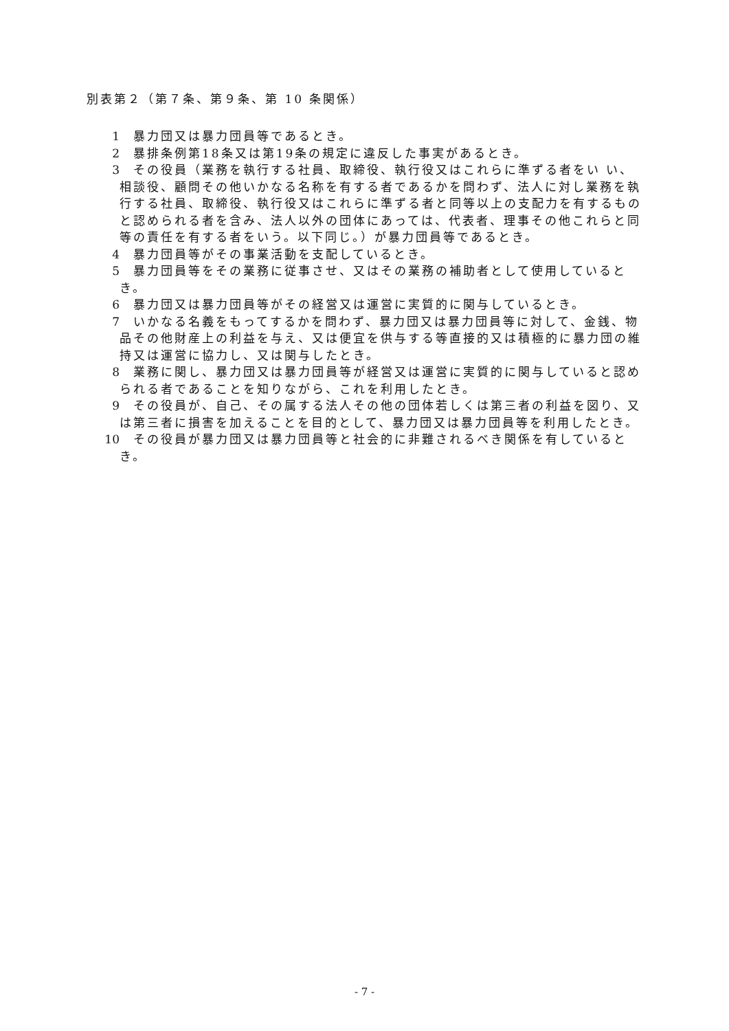別表第２（第７条、第９条、第 10 条関係）
1　暴力団又は暴力団員等であるとき。
2　暴排条例第18条又は第19条の規定に違反した事実があるとき。
3　その役員（業務を執行する社員、取締役、執行役又はこれらに準ずる者をい い、相談役、顧問その他いかなる名称を有する者であるかを問わず、法人に対し業務を執行する社員、取締役、執行役又はこれらに準ずる者と同等以上の支配力を有するものと認められる者を含み、法人以外の団体にあっては、代表者、理事その他これらと同等の責任を有する者をいう。以下同じ。）が暴力団員等であるとき。
4　暴力団員等がその事業活動を支配しているとき。
5　暴力団員等をその業務に従事させ、又はその業務の補助者として使用しているとき。
6　暴力団又は暴力団員等がその経営又は運営に実質的に関与しているとき。
7　いかなる名義をもってするかを問わず、暴力団又は暴力団員等に対して、金銭、物品その他財産上の利益を与え、又は便宜を供与する等直接的又は積極的に暴力団の維持又は運営に協力し、又は関与したとき。
8　業務に関し、暴力団又は暴力団員等が経営又は運営に実質的に関与していると認められる者であることを知りながら、これを利用したとき。
9　その役員が、自己、その属する法人その他の団体若しくは第三者の利益を図り、又は第三者に損害を加えることを目的として、暴力団又は暴力団員等を利用したとき。
10　その役員が暴力団又は暴力団員等と社会的に非難されるべき関係を有しているとき。
- 7 -